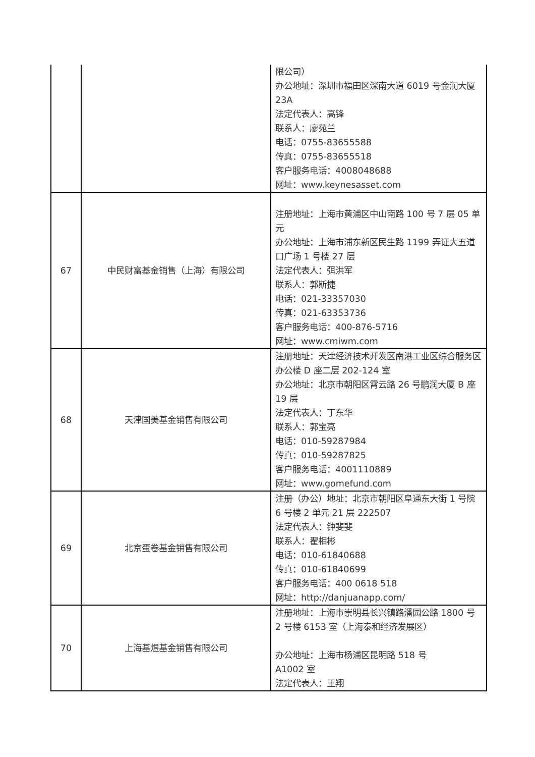| | | 限公司） 办公地址：深圳市福田区深南大道 6019 号金润大厦 23A 法定代表人：高锋 联系人：廖苑兰 电话：0755-83655588 传真：0755-83655518 客户服务电话：4008048688 网址：www.keynesasset.com |
| 67 | 中民财富基金销售（上海）有限公司 | 注册地址：上海市黄浦区中山南路 100 号 7 层 05 单元 办公地址：上海市浦东新区民生路 1199 弄证大五道口广场 1 号楼 27 层 法定代表人：弭洪军 联系人：郭斯捷 电话：021-33357030 传真：021-63353736 客户服务电话：400-876-5716 网址：www.cmiwm.com |
| 68 | 天津国美基金销售有限公司 | 注册地址：天津经济技术开发区南港工业区综合服务区办公楼 D 座二层 202-124 室 办公地址：北京市朝阳区霄云路 26 号鹏润大厦 B 座 19 层 法定代表人：丁东华 联系人：郭宝亮 电话：010-59287984 传真：010-59287825 客户服务电话：4001110889 网址：www.gomefund.com |
| 69 | 北京蛋卷基金销售有限公司 | 注册（办公）地址：北京市朝阳区阜通东大街 1 号院 6 号楼 2 单元 21 层 222507 法定代表人：钟斐斐 联系人：翟相彬 电话：010-61840688 传真：010-61840699 客户服务电话：400 0618 518 网址：http://danjuanapp.com/ |
| 70 | 上海基煜基金销售有限公司 | 注册地址：上海市崇明县长兴镇路潘园公路 1800 号 2 号楼 6153 室（上海泰和经济发展区） 办公地址：上海市杨浦区昆明路 518 号 A1002 室 法定代表人：王翔 |